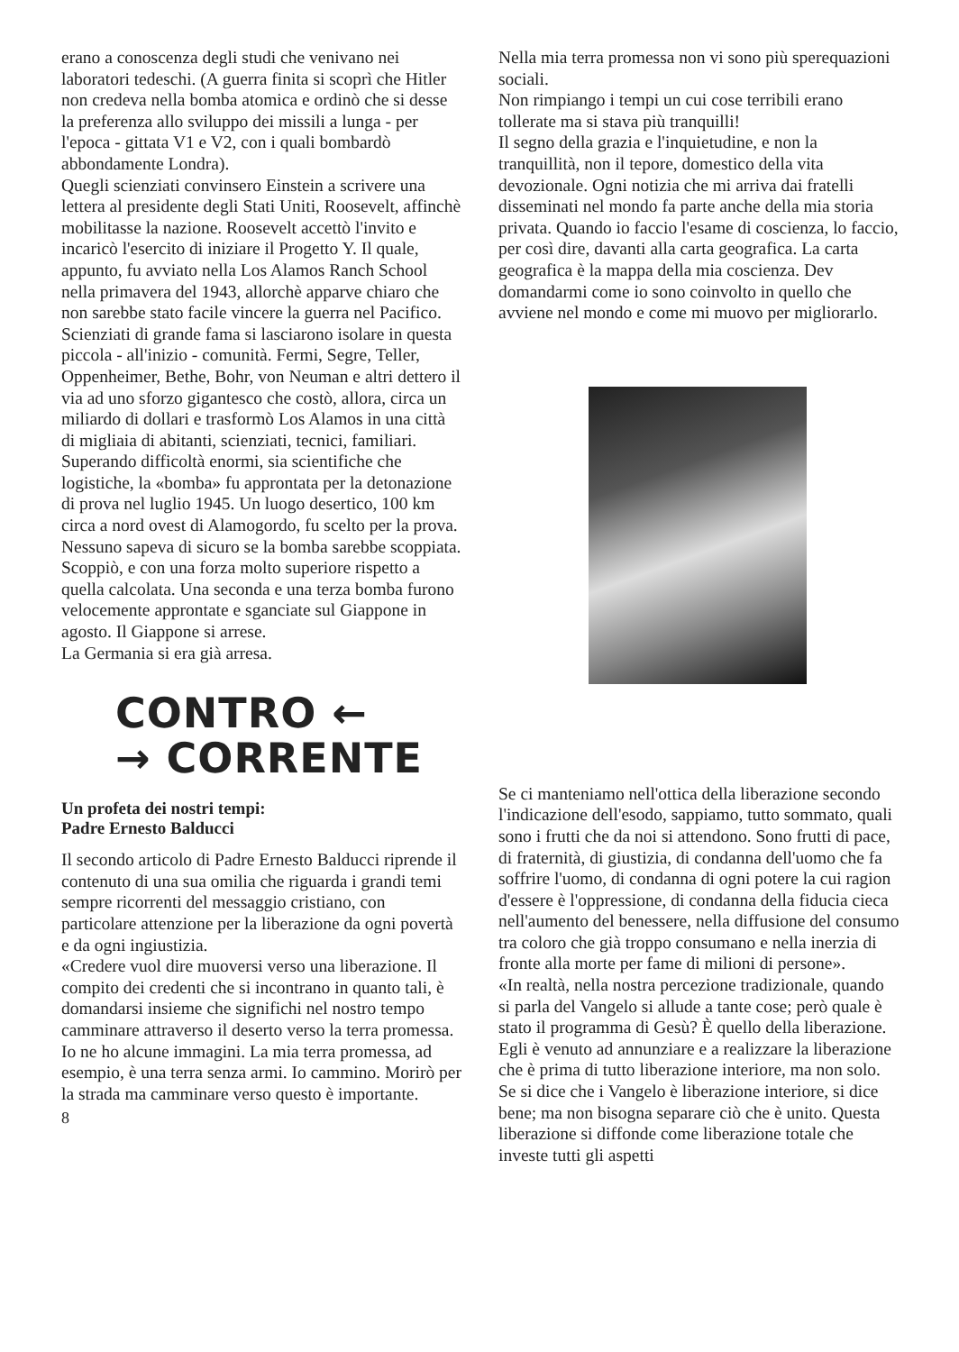erano a conoscenza degli studi che venivano nei laboratori tedeschi. (A guerra finita si scoprì che Hitler non credeva nella bomba atomica e ordinò che si desse la preferenza allo sviluppo dei missili a lunga - per l'epoca - gittata V1 e V2, con i quali bombardò abbondamente Londra).
Quegli scienziati convinsero Einstein a scrivere una lettera al presidente degli Stati Uniti, Roosevelt, affinchè mobilitasse la nazione. Roosevelt accettò l'invito e incaricò l'esercito di iniziare il Progetto Y. Il quale, appunto, fu avviato nella Los Alamos Ranch School nella primavera del 1943, allorchè apparve chiaro che non sarebbe stato facile vincere la guerra nel Pacifico.
Scienziati di grande fama si lasciarono isolare in questa piccola - all'inizio - comunità. Fermi, Segre, Teller, Oppenheimer, Bethe, Bohr, von Neuman e altri dettero il via ad uno sforzo gigantesco che costò, allora, circa un miliardo di dollari e trasformò Los Alamos in una città di migliaia di abitanti, scienziati, tecnici, familiari. Superando difficoltà enormi, sia scientifiche che logistiche, la «bomba» fu approntata per la detonazione di prova nel luglio 1945. Un luogo desertico, 100 km circa a nord ovest di Alamogordo, fu scelto per la prova. Nessuno sapeva di sicuro se la bomba sarebbe scoppiata. Scoppiò, e con una forza molto superiore rispetto a quella calcolata. Una seconda e una terza bomba furono velocemente approntate e sganciate sul Giappone in agosto. Il Giappone si arrese.
La Germania si era già arresa.
CONTRO ←
→ CORRENTE
Un profeta dei nostri tempi:
Padre Ernesto Balducci
Il secondo articolo di Padre Ernesto Balducci riprende il contenuto di una sua omilia che riguarda i grandi temi sempre ricorrenti del messaggio cristiano, con particolare attenzione per la liberazione da ogni povertà e da ogni ingiustizia.
«Credere vuol dire muoversi verso una liberazione. Il compito dei credenti che si incontrano in quanto tali, è domandarsi insieme che significhi nel nostro tempo camminare attraverso il deserto verso la terra promessa.
Io ne ho alcune immagini. La mia terra promessa, ad esempio, è una terra senza armi. Io cammino. Morirò per la strada ma camminare verso questo è importante.
8
Nella mia terra promessa non vi sono più sperequazioni sociali.
Non rimpiango i tempi un cui cose terribili erano tollerate ma si stava più tranquilli!
Il segno della grazia e l'inquietudine, e non la tranquillità, non il tepore, domestico della vita devozionale. Ogni notizia che mi arriva dai fratelli disseminati nel mondo fa parte anche della mia storia privata. Quando io faccio l'esame di coscienza, lo faccio, per così dire, davanti alla carta geografica. La carta geografica è la mappa della mia coscienza. Dev domandarmi come io sono coinvolto in quello che avviene nel mondo e come mi muovo per migliorarlo.
Se ci manteniamo nell'ottica della liberazione secondo l'indicazione dell'esodo, sappiamo, tutto sommato, quali sono i frutti che da noi si attendono. Sono frutti di pace, di fraternità, di giustizia, di condanna dell'uomo che fa soffrire l'uomo, di condanna di ogni potere la cui ragion d'essere è l'oppressione, di condanna della fiducia cieca nell'aumento del benessere, nella diffusione del consumo tra coloro che già troppo consumano e nella inerzia di fronte alla morte per fame di milioni di persone».
«In realtà, nella nostra percezione tradizionale, quando si parla del Vangelo si allude a tante cose; però quale è stato il programma di Gesù? È quello della liberazione. Egli è venuto ad annunziare e a realizzare la liberazione che è prima di tutto liberazione interiore, ma non solo.
Se si dice che i Vangelo è liberazione interiore, si dice bene; ma non bisogna separare ciò che è unito. Questa liberazione si diffonde come liberazione totale che investe tutti gli aspetti